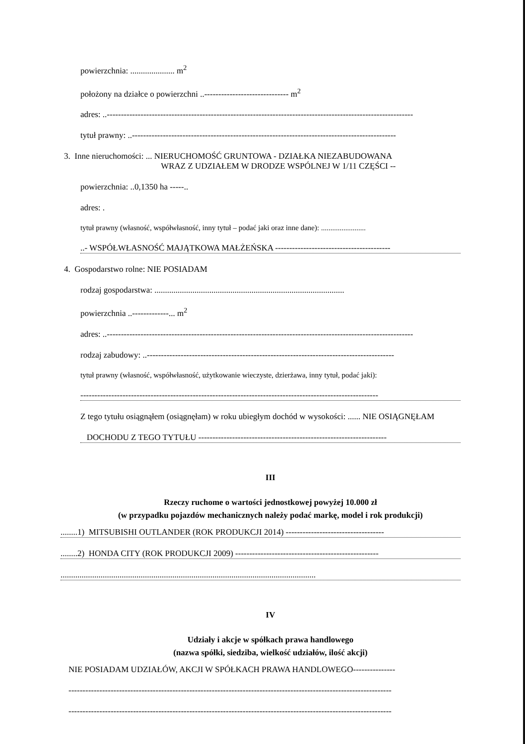powierzchnia: ..................... m<sup>2</sup>
położony na działce o powierzchni ..------------------------------ m<sup>2</sup>
adres: ..-------------------------------------------------------------------------------------------------------------
tytuł prawny: ..----------------------------------------------------------------------------------------------
3. Inne nieruchomości: ... NIERUCHOMOŚĆ GRUNTOWA - DZIAŁKA NIEZABUDOWANA
WRAZ Z UDZIAŁEM W DRODZE WSPÓLNEJ W 1/11 CZĘŚCI --
powierzchnia: ..0,1350 ha -----..
adres: .
tytuł prawny (własność, współwłasność, inny tytuł – podać jaki oraz inne dane): ........................
..- WSPÓŁWŁASNOŚĆ MAJĄTKOWA MAŁŻEŃSKA -----------------------------------------
4. Gospodarstwo rolne: NIE POSIADAM
rodzaj gospodarstwa: ..........................................................................................
powierzchnia ..-------------... m<sup>2</sup>
adres: ..-------------------------------------------------------------------------------------------------------------
rodzaj zabudowy: ..----------------------------------------------------------------------------------------
tytuł prawny (własność, współwłasność, użytkowanie wieczyste, dzierżawa, inny tytuł, podać jaki):
----------------------------------------------------------------------------------------------------------
Z tego tytułu osiągnąłem (osiągnęłam) w roku ubiegłym dochód w wysokości: ...... NIE OSIĄGNĘŁAM
DOCHODU Z TEGO TYTUŁU -------------------------------------------------------------------
III
Rzeczy ruchome o wartości jednostkowej powyżej 10.000 zł
(w przypadku pojazdów mechanicznych należy podać markę, model i rok produkcji)
........1) MITSUBISHI OUTLANDER (ROK PRODUKCJI 2014) -----------------------------------
........2) HONDA CITY (ROK PRODUKCJI 2009) ---------------------------------------------------
.........................................................................................................................
IV
Udziały i akcje w spółkach prawa handlowego
(nazwa spółki, siedziba, wielkość udziałów, ilość akcji)
NIE POSIADAM UDZIAŁÓW, AKCJI W SPÓŁKACH PRAWA HANDLOWEGO---------------
-------------------------------------------------------------------------------------------------------------------
-------------------------------------------------------------------------------------------------------------------